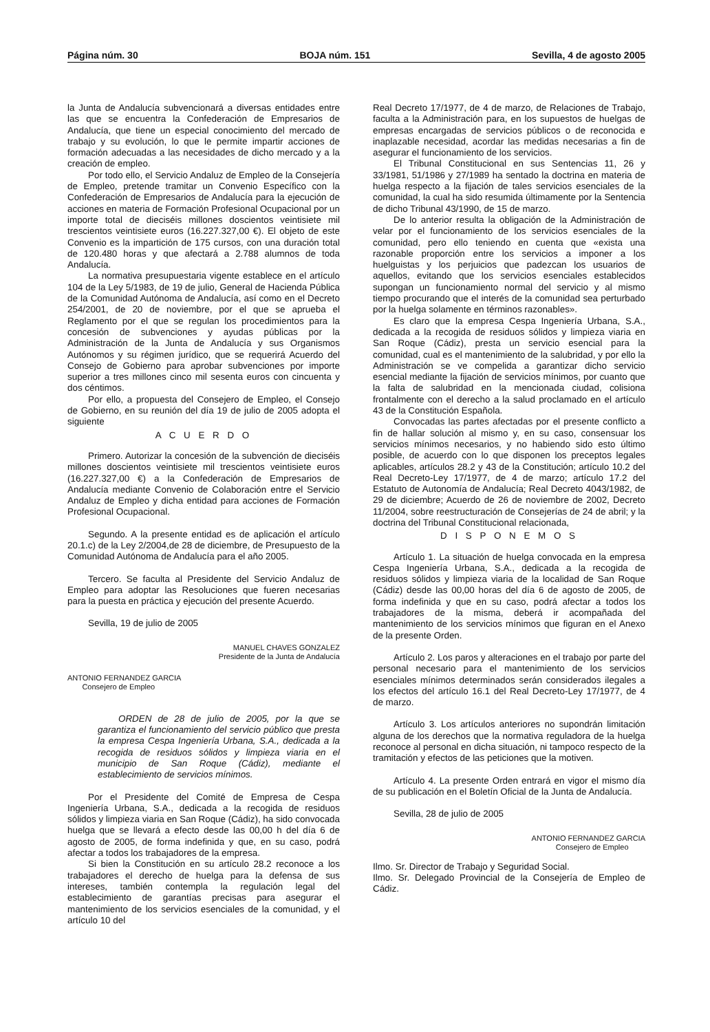Página núm. 30 BOJA núm. 151 Sevilla, 4 de agosto 2005
la Junta de Andalucía subvencionará a diversas entidades entre las que se encuentra la Confederación de Empresarios de Andalucía, que tiene un especial conocimiento del mercado de trabajo y su evolución, lo que le permite impartir acciones de formación adecuadas a las necesidades de dicho mercado y a la creación de empleo.
Por todo ello, el Servicio Andaluz de Empleo de la Consejería de Empleo, pretende tramitar un Convenio Específico con la Confederación de Empresarios de Andalucía para la ejecución de acciones en materia de Formación Profesional Ocupacional por un importe total de dieciséis millones doscientos veintisiete mil trescientos veintisiete euros (16.227.327,00 €). El objeto de este Convenio es la impartición de 175 cursos, con una duración total de 120.480 horas y que afectará a 2.788 alumnos de toda Andalucía.
La normativa presupuestaria vigente establece en el artículo 104 de la Ley 5/1983, de 19 de julio, General de Hacienda Pública de la Comunidad Autónoma de Andalucía, así como en el Decreto 254/2001, de 20 de noviembre, por el que se aprueba el Reglamento por el que se regulan los procedimientos para la concesión de subvenciones y ayudas públicas por la Administración de la Junta de Andalucía y sus Organismos Autónomos y su régimen jurídico, que se requerirá Acuerdo del Consejo de Gobierno para aprobar subvenciones por importe superior a tres millones cinco mil sesenta euros con cincuenta y dos céntimos.
Por ello, a propuesta del Consejero de Empleo, el Consejo de Gobierno, en su reunión del día 19 de julio de 2005 adopta el siguiente
A C U E R D O
Primero. Autorizar la concesión de la subvención de dieciséis millones doscientos veintisiete mil trescientos veintisiete euros (16.227.327,00 €) a la Confederación de Empresarios de Andalucía mediante Convenio de Colaboración entre el Servicio Andaluz de Empleo y dicha entidad para acciones de Formación Profesional Ocupacional.
Segundo. A la presente entidad es de aplicación el artículo 20.1.c) de la Ley 2/2004,de 28 de diciembre, de Presupuesto de la Comunidad Autónoma de Andalucía para el año 2005.
Tercero. Se faculta al Presidente del Servicio Andaluz de Empleo para adoptar las Resoluciones que fueren necesarias para la puesta en práctica y ejecución del presente Acuerdo.
Sevilla, 19 de julio de 2005
MANUEL CHAVES GONZALEZ
Presidente de la Junta de Andalucía
ANTONIO FERNANDEZ GARCIA
Consejero de Empleo
ORDEN de 28 de julio de 2005, por la que se garantiza el funcionamiento del servicio público que presta la empresa Cespa Ingeniería Urbana, S.A., dedicada a la recogida de residuos sólidos y limpieza viaria en el municipio de San Roque (Cádiz), mediante el establecimiento de servicios mínimos.
Por el Presidente del Comité de Empresa de Cespa Ingeniería Urbana, S.A., dedicada a la recogida de residuos sólidos y limpieza viaria en San Roque (Cádiz), ha sido convocada huelga que se llevará a efecto desde las 00,00 h del día 6 de agosto de 2005, de forma indefinida y que, en su caso, podrá afectar a todos los trabajadores de la empresa.
Si bien la Constitución en su artículo 28.2 reconoce a los trabajadores el derecho de huelga para la defensa de sus intereses, también contempla la regulación legal del establecimiento de garantías precisas para asegurar el mantenimiento de los servicios esenciales de la comunidad, y el artículo 10 del
Real Decreto 17/1977, de 4 de marzo, de Relaciones de Trabajo, faculta a la Administración para, en los supuestos de huelgas de empresas encargadas de servicios públicos o de reconocida e inaplazable necesidad, acordar las medidas necesarias a fin de asegurar el funcionamiento de los servicios.
El Tribunal Constitucional en sus Sentencias 11, 26 y 33/1981, 51/1986 y 27/1989 ha sentado la doctrina en materia de huelga respecto a la fijación de tales servicios esenciales de la comunidad, la cual ha sido resumida últimamente por la Sentencia de dicho Tribunal 43/1990, de 15 de marzo.
De lo anterior resulta la obligación de la Administración de velar por el funcionamiento de los servicios esenciales de la comunidad, pero ello teniendo en cuenta que «exista una razonable proporción entre los servicios a imponer a los huelguistas y los perjuicios que padezcan los usuarios de aquellos, evitando que los servicios esenciales establecidos supongan un funcionamiento normal del servicio y al mismo tiempo procurando que el interés de la comunidad sea perturbado por la huelga solamente en términos razonables».
Es claro que la empresa Cespa Ingeniería Urbana, S.A., dedicada a la recogida de residuos sólidos y limpieza viaria en San Roque (Cádiz), presta un servicio esencial para la comunidad, cual es el mantenimiento de la salubridad, y por ello la Administración se ve compelida a garantizar dicho servicio esencial mediante la fijación de servicios mínimos, por cuanto que la falta de salubridad en la mencionada ciudad, colisiona frontalmente con el derecho a la salud proclamado en el artículo 43 de la Constitución Española.
Convocadas las partes afectadas por el presente conflicto a fin de hallar solución al mismo y, en su caso, consensuar los servicios mínimos necesarios, y no habiendo sido esto último posible, de acuerdo con lo que disponen los preceptos legales aplicables, artículos 28.2 y 43 de la Constitución; artículo 10.2 del Real Decreto-Ley 17/1977, de 4 de marzo; artículo 17.2 del Estatuto de Autonomía de Andalucía; Real Decreto 4043/1982, de 29 de diciembre; Acuerdo de 26 de noviembre de 2002, Decreto 11/2004, sobre reestructuración de Consejerías de 24 de abril; y la doctrina del Tribunal Constitucional relacionada,
D I S P O N E M O S
Artículo 1. La situación de huelga convocada en la empresa Cespa Ingeniería Urbana, S.A., dedicada a la recogida de residuos sólidos y limpieza viaria de la localidad de San Roque (Cádiz) desde las 00,00 horas del día 6 de agosto de 2005, de forma indefinida y que en su caso, podrá afectar a todos los trabajadores de la misma, deberá ir acompañada del mantenimiento de los servicios mínimos que figuran en el Anexo de la presente Orden.
Artículo 2. Los paros y alteraciones en el trabajo por parte del personal necesario para el mantenimiento de los servicios esenciales mínimos determinados serán considerados ilegales a los efectos del artículo 16.1 del Real Decreto-Ley 17/1977, de 4 de marzo.
Artículo 3. Los artículos anteriores no supondrán limitación alguna de los derechos que la normativa reguladora de la huelga reconoce al personal en dicha situación, ni tampoco respecto de la tramitación y efectos de las peticiones que la motiven.
Artículo 4. La presente Orden entrará en vigor el mismo día de su publicación en el Boletín Oficial de la Junta de Andalucía.
Sevilla, 28 de julio de 2005
ANTONIO FERNANDEZ GARCIA
Consejero de Empleo
Ilmo. Sr. Director de Trabajo y Seguridad Social.
Ilmo. Sr. Delegado Provincial de la Consejería de Empleo de Cádiz.